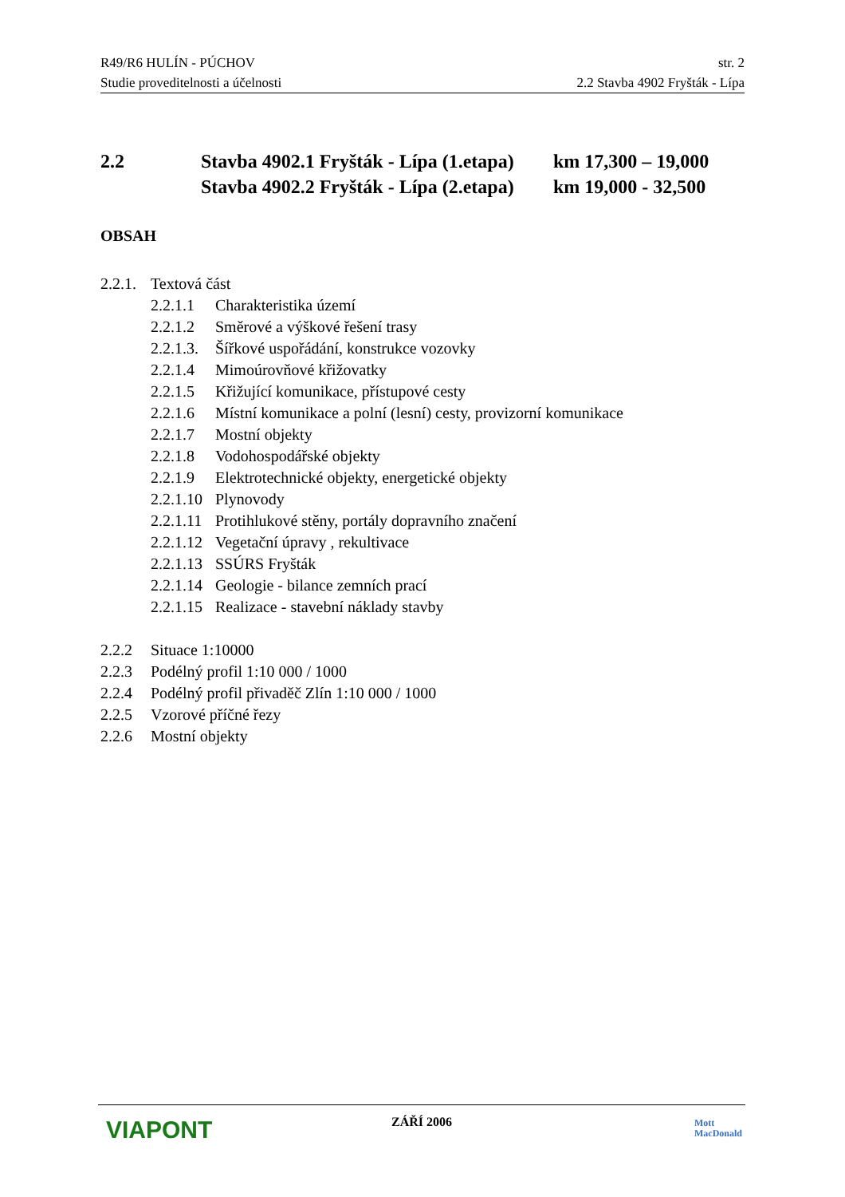R49/R6 HULÍN - PÚCHOV str. 2
Studie proveditelnosti a účelnosti 2.2 Stavba 4902 Fryšták - Lípa
2.2 Stavba 4902.1 Fryšták - Lípa (1.etapa) km 17,300 – 19,000
Stavba 4902.2 Fryšták - Lípa (2.etapa) km 19,000 - 32,500
OBSAH
2.2.1. Textová část
2.2.1.1 Charakteristika území
2.2.1.2 Směrové a výškové řešení trasy
2.2.1.3. Šířkové uspořádání, konstrukce vozovky
2.2.1.4 Mimoúrovňové křižovatky
2.2.1.5 Křižující komunikace, přístupové cesty
2.2.1.6 Místní komunikace a polní (lesní) cesty, provizorní komunikace
2.2.1.7 Mostní objekty
2.2.1.8 Vodohospodářské objekty
2.2.1.9 Elektrotechnické objekty, energetické objekty
2.2.1.10 Plynovody
2.2.1.11 Protihlukové stěny, portály dopravního značení
2.2.1.12 Vegetační úpravy , rekultivace
2.2.1.13 SSÚRS Fryšták
2.2.1.14 Geologie - bilance zemních prací
2.2.1.15 Realizace - stavební náklady stavby
2.2.2 Situace 1:10000
2.2.3 Podélný profil 1:10 000 / 1000
2.2.4 Podélný profil přivaděč Zlín 1:10 000 / 1000
2.2.5 Vzorové příčné řezy
2.2.6 Mostní objekty
VIAPONT
ZÁŘÍ 2006
Mott
MacDonald